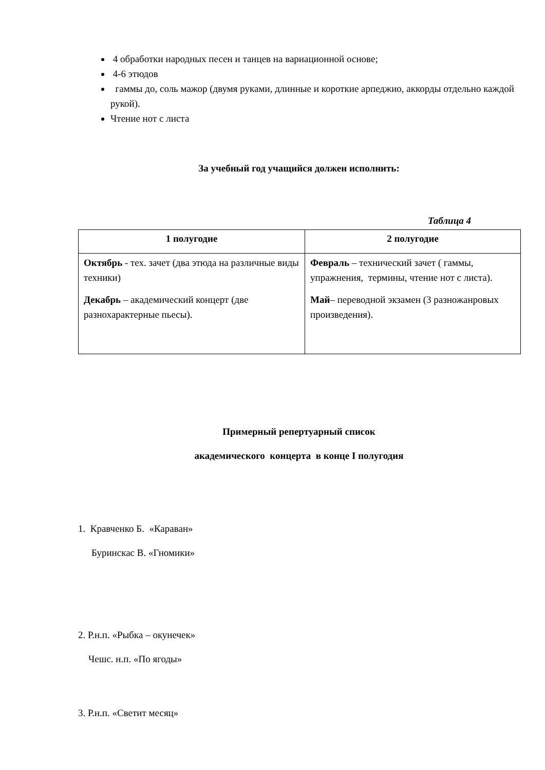4 обработки народных песен и танцев на вариационной основе;
4-6 этюдов
гаммы до, соль мажор (двумя руками, длинные и короткие арпеджио, аккорды отдельно каждой рукой).
Чтение нот с листа
За учебный год учащийся должен исполнить:
Таблица 4
| 1 полугодие | 2 полугодие |
| --- | --- |
| Октябрь - тех. зачет (два этюда на различные виды техники) Декабрь – академический концерт (две разнохарактерные пьесы). | Февраль – технический зачет ( гаммы, упражнения, термины, чтение нот с листа). Май – переводной экзамен (3 разножанровых произведения). |
Примерный репертуарный список
академического концерта в конце I полугодия
1. Кравченко Б. «Караван»
Буринскас В. «Гномики»
2. Р.н.п. «Рыбка – окунечек»
Чешс. н.п. «По ягоды»
3. Р.н.п. «Светит месяц»